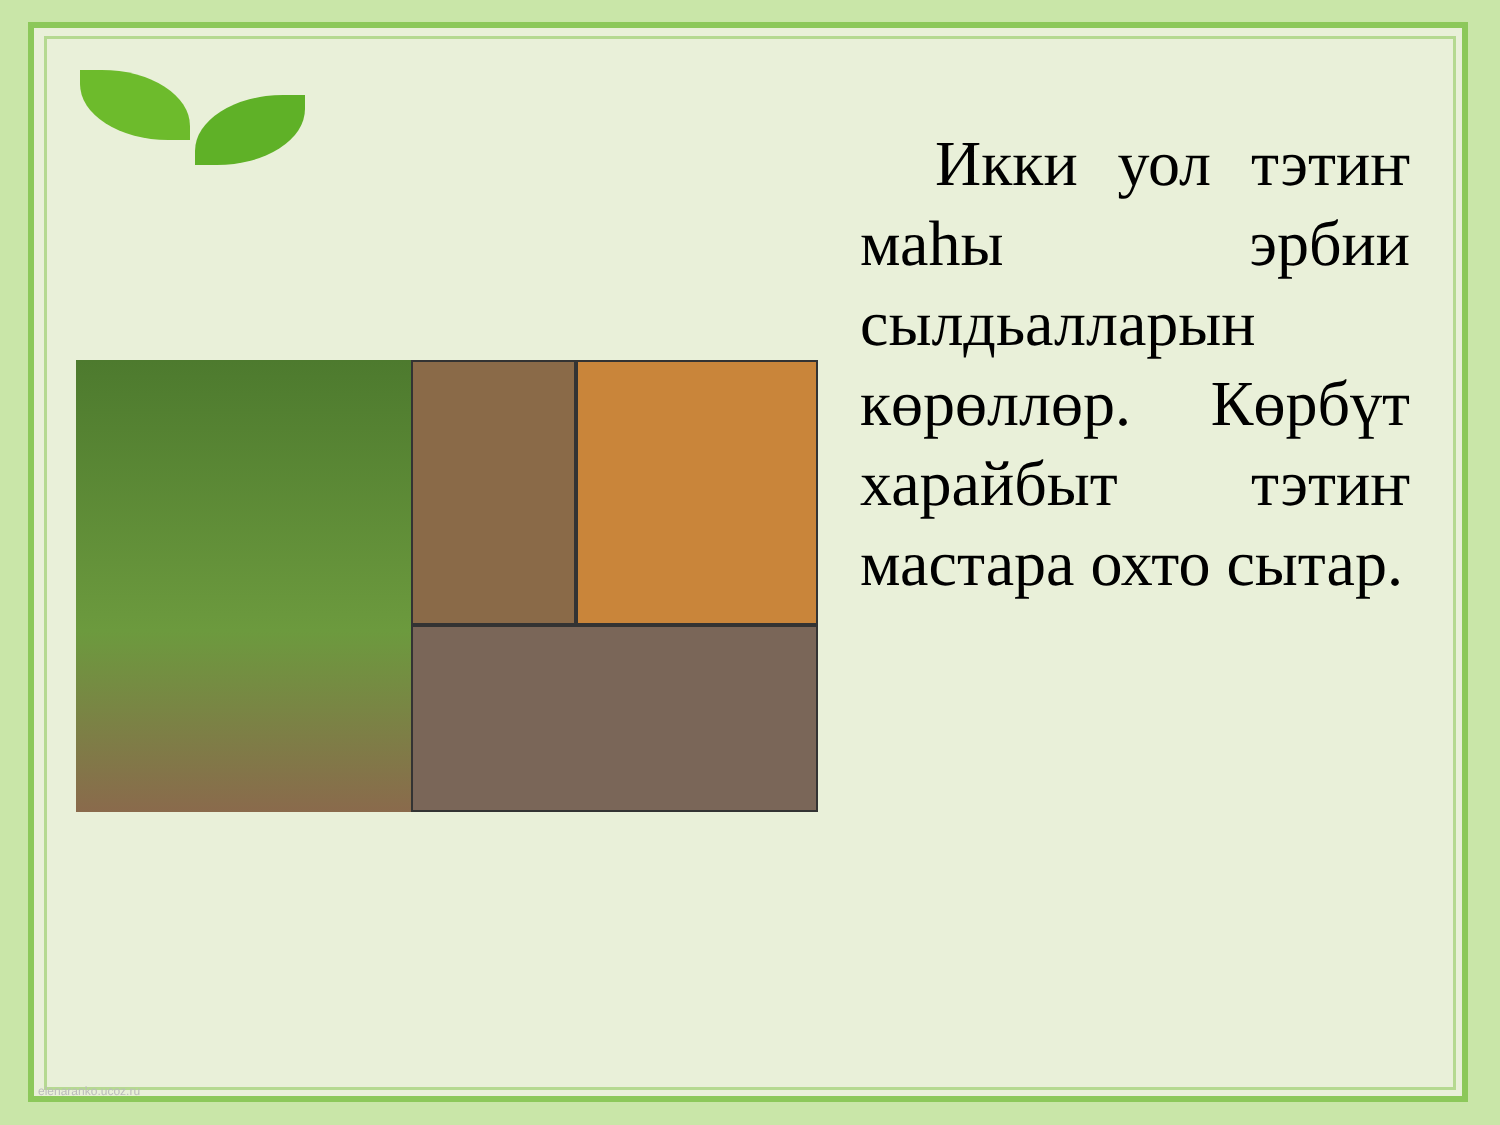Икки уол тэтиҥ маһы эрбии сылдьалларын көрөллөр. Көрбүт харайбыт тэтиҥ мастара охто сытар.
elenaranko.ucoz.ru